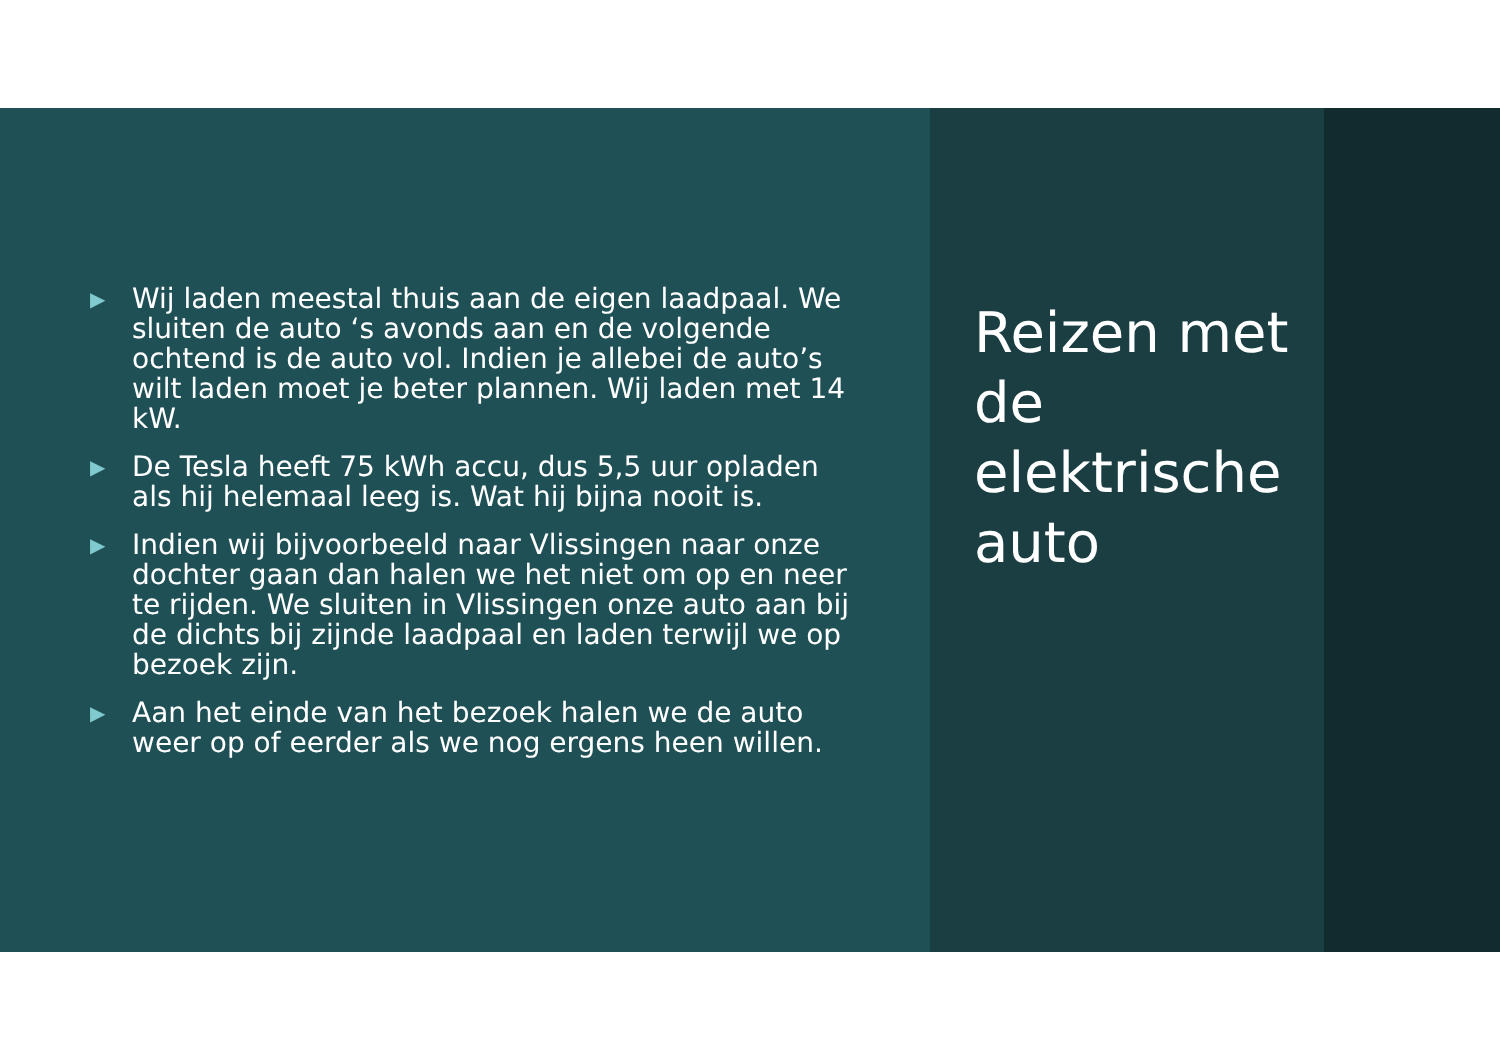▶ Wij laden meestal thuis aan de eigen laadpaal. We sluiten de auto ‘s avonds aan en de volgende ochtend is de auto vol. Indien je allebei de auto’s wilt laden moet je beter plannen. Wij laden met 14 kW.
▶ De Tesla heeft 75 kWh accu, dus 5,5 uur opladen als hij helemaal leeg is. Wat hij bijna nooit is.
▶ Indien wij bijvoorbeeld naar Vlissingen naar onze dochter gaan dan halen we het niet om op en neer te rijden. We sluiten in Vlissingen onze auto aan bij de dichts bij zijnde laadpaal en laden terwijl we op bezoek zijn.
▶ Aan het einde van het bezoek halen we de auto weer op of eerder als we nog ergens heen willen.
Reizen met de elektrische auto